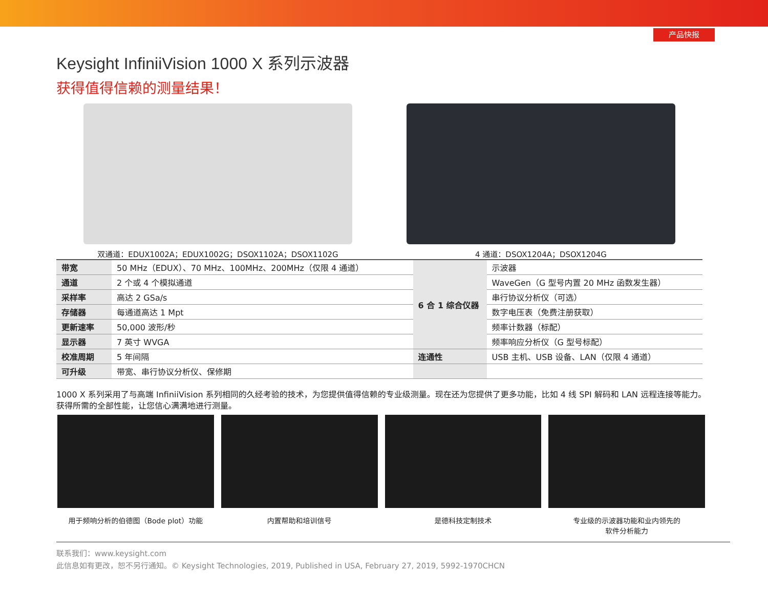产品快报
Keysight InfiniiVision 1000 X 系列示波器
获得值得信赖的测量结果！
双通道：EDUX1002A；EDUX1002G；DSOX1102A；DSOX1102G
4 通道：DSOX1204A；DSOX1204G
| 带宽 | 50 MHz（EDUX）、70 MHz、100MHz、200MHz（仅限 4 通道） | 6 合 1 综合仪器 | 示波器 |
| 通道 | 2 个或 4 个模拟通道 | | WaveGen（G 型号内置 20 MHz 函数发生器） |
| 采样率 | 高达 2 GSa/s | | 串行协议分析仪（可选） |
| 存储器 | 每通道高达 1 Mpt | | 数字电压表（免费注册获取） |
| 更新速率 | 50,000 波形/秒 | | 频率计数器（标配） |
| 显示器 | 7 英寸 WVGA | | 频率响应分析仪（G 型号标配） |
| 校准周期 | 5 年间隔 | 连通性 | USB 主机、USB 设备、LAN（仅限 4 通道） |
| 可升级 | 带宽、串行协议分析仪、保修期 | | |
1000 X 系列采用了与高端 InfiniiVision 系列相同的久经考验的技术，为您提供值得信赖的专业级测量。现在还为您提供了更多功能，比如 4 线 SPI 解码和 LAN 远程连接等能力。获得所需的全部性能，让您信心满满地进行测量。
用于频响分析的伯德图（Bode plot）功能
内置帮助和培训信号 是德科技定制技术 专业级的示波器功能和业内领先的
软件分析能力
联系我们：www.keysight.com
此信息如有更改，恕不另行通知。© Keysight Technologies, 2019, Published in USA, February 27, 2019, 5992-1970CHCN